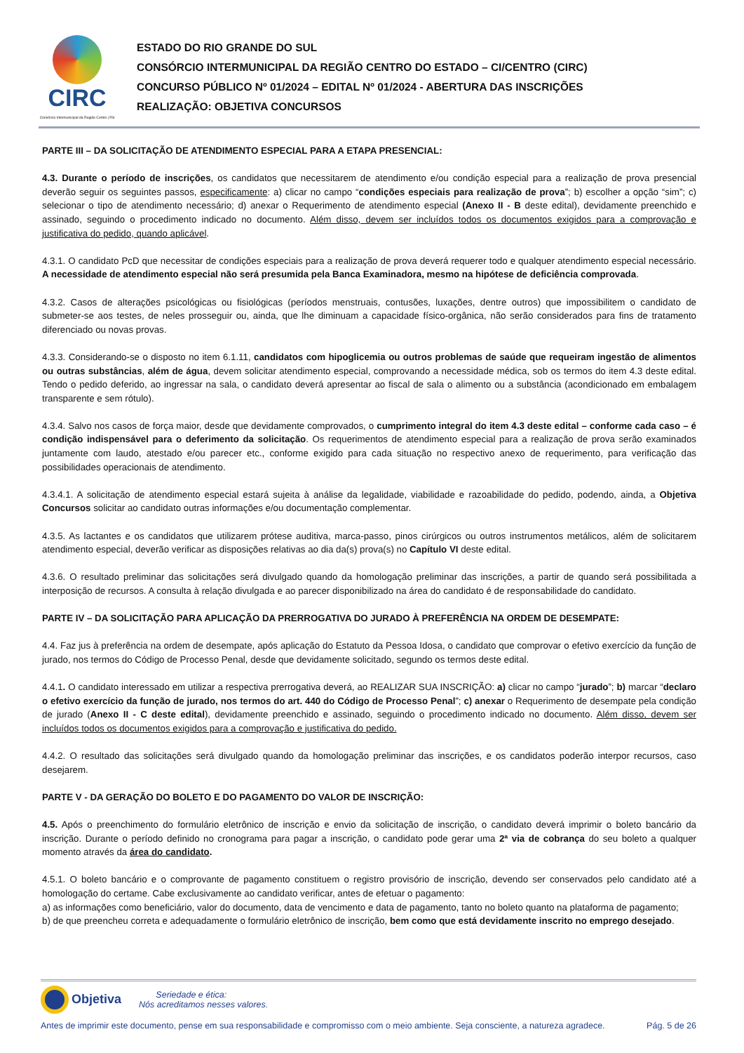CIRC
Consórcio Intermunicipal da Região Centro | RS
ESTADO DO RIO GRANDE DO SUL
CONSÓRCIO INTERMUNICIPAL DA REGIÃO CENTRO DO ESTADO – CI/CENTRO (CIRC)
CONCURSO PÚBLICO Nº 01/2024 – EDITAL Nº 01/2024 - ABERTURA DAS INSCRIÇÕES
REALIZAÇÃO: OBJETIVA CONCURSOS
PARTE III – DA SOLICITAÇÃO DE ATENDIMENTO ESPECIAL PARA A ETAPA PRESENCIAL:
4.3. Durante o período de inscrições, os candidatos que necessitarem de atendimento e/ou condição especial para a realização de prova presencial deverão seguir os seguintes passos, especificamente: a) clicar no campo “condições especiais para realização de prova”; b) escolher a opção “sim”; c) selecionar o tipo de atendimento necessário; d) anexar o Requerimento de atendimento especial (Anexo II - B deste edital), devidamente preenchido e assinado, seguindo o procedimento indicado no documento. Além disso, devem ser incluídos todos os documentos exigidos para a comprovação e justificativa do pedido, quando aplicável.
4.3.1. O candidato PcD que necessitar de condições especiais para a realização de prova deverá requerer todo e qualquer atendimento especial necessário. A necessidade de atendimento especial não será presumida pela Banca Examinadora, mesmo na hipótese de deficiência comprovada.
4.3.2. Casos de alterações psicológicas ou fisiológicas (períodos menstruais, contusões, luxações, dentre outros) que impossibilitem o candidato de submeter-se aos testes, de neles prosseguir ou, ainda, que lhe diminuam a capacidade físico-orgânica, não serão considerados para fins de tratamento diferenciado ou novas provas.
4.3.3. Considerando-se o disposto no item 6.1.11, candidatos com hipoglicemia ou outros problemas de saúde que requeiram ingestão de alimentos ou outras substâncias, além de água, devem solicitar atendimento especial, comprovando a necessidade médica, sob os termos do item 4.3 deste edital. Tendo o pedido deferido, ao ingressar na sala, o candidato deverá apresentar ao fiscal de sala o alimento ou a substância (acondicionado em embalagem transparente e sem rótulo).
4.3.4. Salvo nos casos de força maior, desde que devidamente comprovados, o cumprimento integral do item 4.3 deste edital – conforme cada caso – é condição indispensável para o deferimento da solicitação. Os requerimentos de atendimento especial para a realização de prova serão examinados juntamente com laudo, atestado e/ou parecer etc., conforme exigido para cada situação no respectivo anexo de requerimento, para verificação das possibilidades operacionais de atendimento.
4.3.4.1. A solicitação de atendimento especial estará sujeita à análise da legalidade, viabilidade e razoabilidade do pedido, podendo, ainda, a Objetiva Concursos solicitar ao candidato outras informações e/ou documentação complementar.
4.3.5. As lactantes e os candidatos que utilizarem prótese auditiva, marca-passo, pinos cirúrgicos ou outros instrumentos metálicos, além de solicitarem atendimento especial, deverão verificar as disposições relativas ao dia da(s) prova(s) no Capítulo VI deste edital.
4.3.6. O resultado preliminar das solicitações será divulgado quando da homologação preliminar das inscrições, a partir de quando será possibilitada a interposição de recursos. A consulta à relação divulgada e ao parecer disponibilizado na área do candidato é de responsabilidade do candidato.
PARTE IV – DA SOLICITAÇÃO PARA APLICAÇÃO DA PRERROGATIVA DO JURADO À PREFERÊNCIA NA ORDEM DE DESEMPATE:
4.4. Faz jus à preferência na ordem de desempate, após aplicação do Estatuto da Pessoa Idosa, o candidato que comprovar o efetivo exercício da função de jurado, nos termos do Código de Processo Penal, desde que devidamente solicitado, segundo os termos deste edital.
4.4.1. O candidato interessado em utilizar a respectiva prerrogativa deverá, ao REALIZAR SUA INSCRIÇÃO: a) clicar no campo “jurado”; b) marcar “declaro o efetivo exercício da função de jurado, nos termos do art. 440 do Código de Processo Penal”; c) anexar o Requerimento de desempate pela condição de jurado (Anexo II - C deste edital), devidamente preenchido e assinado, seguindo o procedimento indicado no documento. Além disso, devem ser incluídos todos os documentos exigidos para a comprovação e justificativa do pedido.
4.4.2. O resultado das solicitações será divulgado quando da homologação preliminar das inscrições, e os candidatos poderão interpor recursos, caso desejarem.
PARTE V - DA GERAÇÃO DO BOLETO E DO PAGAMENTO DO VALOR DE INSCRIÇÃO:
4.5. Após o preenchimento do formulário eletrônico de inscrição e envio da solicitação de inscrição, o candidato deverá imprimir o boleto bancário da inscrição. Durante o período definido no cronograma para pagar a inscrição, o candidato pode gerar uma 2ª via de cobrança do seu boleto a qualquer momento através da área do candidato.
4.5.1. O boleto bancário e o comprovante de pagamento constituem o registro provisório de inscrição, devendo ser conservados pelo candidato até a homologação do certame. Cabe exclusivamente ao candidato verificar, antes de efetuar o pagamento:
a) as informações como beneficiário, valor do documento, data de vencimento e data de pagamento, tanto no boleto quanto na plataforma de pagamento;
b) de que preencheu correta e adequadamente o formulário eletrônico de inscrição, bem como que está devidamente inscrito no emprego desejado.
Objetiva Seriedade e ética:
Nós acreditamos nesses valores.
Antes de imprimir este documento, pense em sua responsabilidade e compromisso com o meio ambiente. Seja consciente, a natureza agradece. Pág. 5 de 26